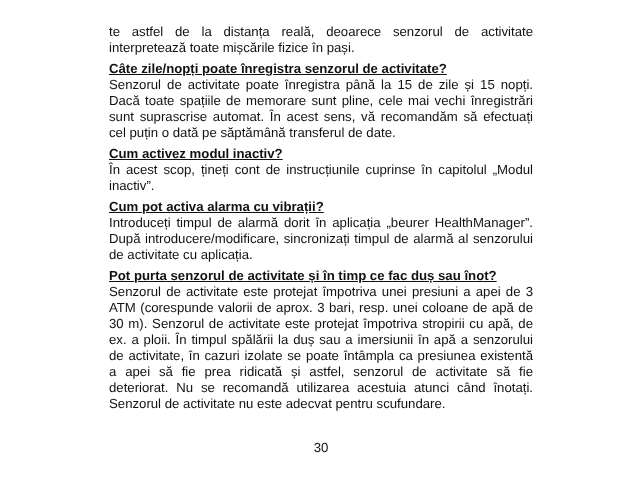te astfel de la distanța reală, deoarece senzorul de activitate interpretează toate mișcările fizice în pași.
Câte zile/nopți poate înregistra senzorul de activitate?
Senzorul de activitate poate înregistra până la 15 de zile și 15 nopți. Dacă toate spațiile de memorare sunt pline, cele mai vechi înregistrări sunt suprascrise automat. În acest sens, vă recomandăm să efectuați cel puțin o dată pe săptămână transferul de date.
Cum activez modul inactiv?
În acest scop, țineți cont de instrucțiunile cuprinse în capitolul „Modul inactiv”.
Cum pot activa alarma cu vibrații?
Introduceți timpul de alarmă dorit în aplicația „beurer HealthManager”. După introducere/modificare, sincronizați timpul de alarmă al senzorului de activitate cu aplicația.
Pot purta senzorul de activitate și în timp ce fac duș sau înot?
Senzorul de activitate este protejat împotriva unei presiuni a apei de 3 ATM (corespunde valorii de aprox. 3 bari, resp. unei coloane de apă de 30 m). Senzorul de activitate este protejat împotriva stropirii cu apă, de ex. a ploii. În timpul spălării la duș sau a imersiunii în apă a senzorului de activitate, în cazuri izolate se poate întâmpla ca presiunea existentă a apei să fie prea ridicată și astfel, senzorul de activitate să fie deteriorat. Nu se recomandă utilizarea acestuia atunci când înotați. Senzorul de activitate nu este adecvat pentru scufundare.
30